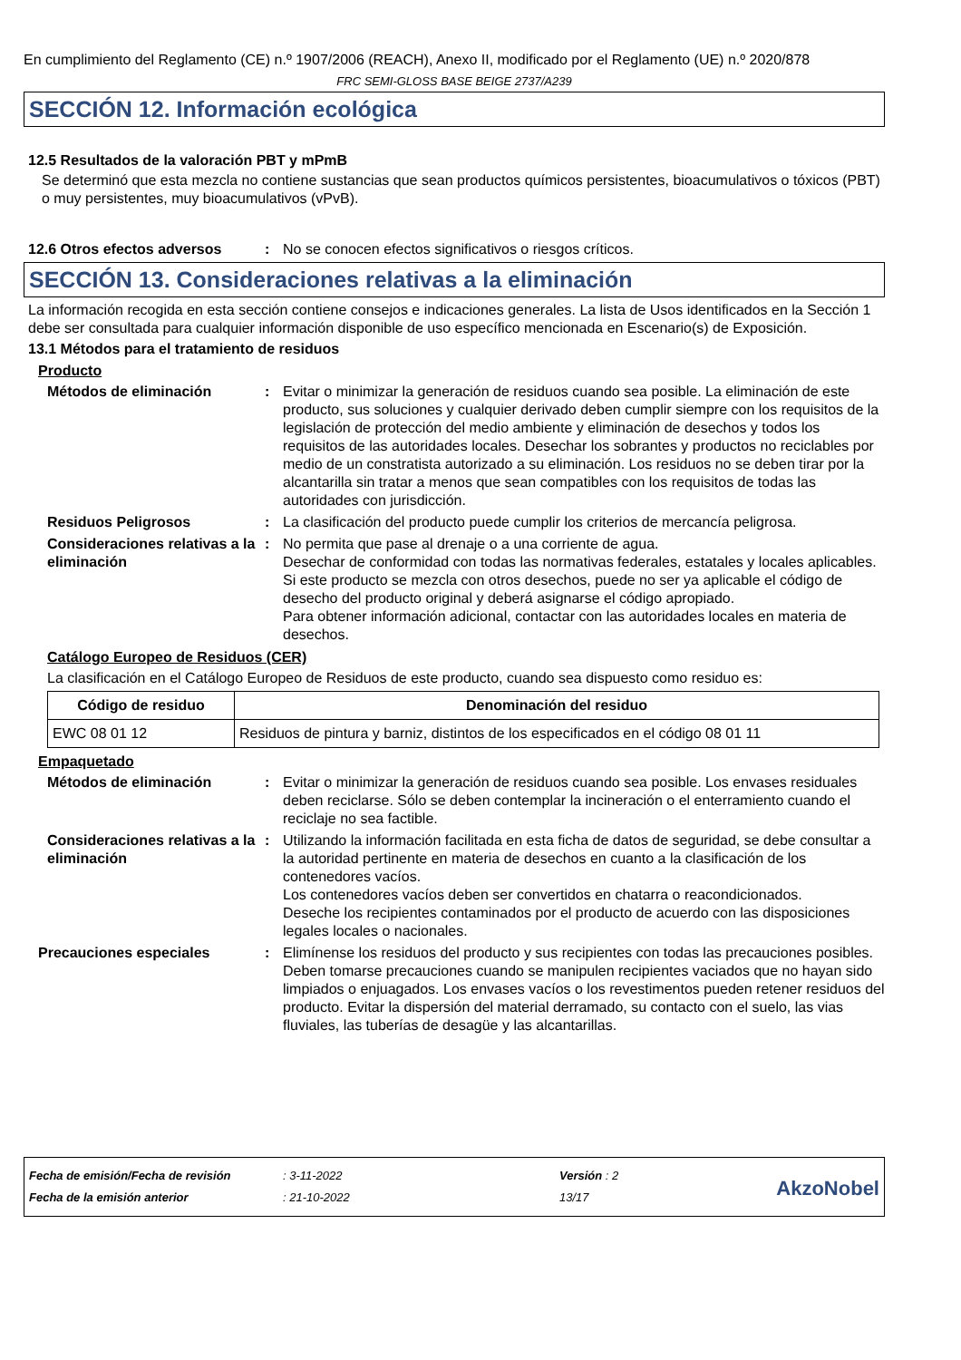En cumplimiento del Reglamento (CE) n.º 1907/2006 (REACH), Anexo II, modificado por el Reglamento (UE) n.º 2020/878
FRC SEMI-GLOSS BASE BEIGE 2737/A239
SECCIÓN 12. Información ecológica
12.5 Resultados de la valoración PBT y mPmB
Se determinó que esta mezcla no contiene sustancias que sean productos químicos persistentes, bioacumulativos o tóxicos (PBT) o muy persistentes, muy bioacumulativos (vPvB).
12.6 Otros efectos adversos : No se conocen efectos significativos o riesgos críticos.
SECCIÓN 13. Consideraciones relativas a la eliminación
La información recogida en esta sección contiene consejos e indicaciones generales. La lista de Usos identificados en la Sección 1 debe ser consultada para cualquier información disponible de uso específico mencionada en Escenario(s) de Exposición.
13.1 Métodos para el tratamiento de residuos
Producto
Métodos de eliminación : Evitar o minimizar la generación de residuos cuando sea posible. La eliminación de este producto, sus soluciones y cualquier derivado deben cumplir siempre con los requisitos de la legislación de protección del medio ambiente y eliminación de desechos y todos los requisitos de las autoridades locales. Desechar los sobrantes y productos no reciclables por medio de un constratista autorizado a su eliminación. Los residuos no se deben tirar por la alcantarilla sin tratar a menos que sean compatibles con los requisitos de todas las autoridades con jurisdicción.
Residuos Peligrosos : La clasificación del producto puede cumplir los criterios de mercancía peligrosa.
Consideraciones relativas a la eliminación
: No permita que pase al drenaje o a una corriente de agua.
Desechar de conformidad con todas las normativas federales, estatales y locales aplicables.
Si este producto se mezcla con otros desechos, puede no ser ya aplicable el código de desecho del producto original y deberá asignarse el código apropiado.
Para obtener información adicional, contactar con las autoridades locales en materia de desechos.
Catálogo Europeo de Residuos (CER)
La clasificación en el Catálogo Europeo de Residuos de este producto, cuando sea dispuesto como residuo es:
| Código de residuo | Denominación del residuo |
| --- | --- |
| EWC 08 01 12 | Residuos de pintura y barniz, distintos de los especificados en el código 08 01 11 |
Empaquetado
Métodos de eliminación : Evitar o minimizar la generación de residuos cuando sea posible. Los envases residuales deben reciclarse. Sólo se deben contemplar la incineración o el enterramiento cuando el reciclaje no sea factible.
Consideraciones relativas a la eliminación
: Utilizando la información facilitada en esta ficha de datos de seguridad, se debe consultar a la autoridad pertinente en materia de desechos en cuanto a la clasificación de los contenedores vacíos.
Los contenedores vacíos deben ser convertidos en chatarra o reacondicionados.
Deseche los recipientes contaminados por el producto de acuerdo con las disposiciones legales locales o nacionales.
Precauciones especiales : Elimínense los residuos del producto y sus recipientes con todas las precauciones posibles. Deben tomarse precauciones cuando se manipulen recipientes vaciados que no hayan sido limpiados o enjuagados. Los envases vacíos o los revestimentos pueden retener residuos del producto. Evitar la dispersión del material derramado, su contacto con el suelo, las vias fluviales, las tuberías de desagüe y las alcantarillas.
Fecha de emisión/Fecha de revisión
Fecha de la emisión anterior
: 3-11-2022
: 21-10-2022
Versión : 2
13/17
AkzoNobel